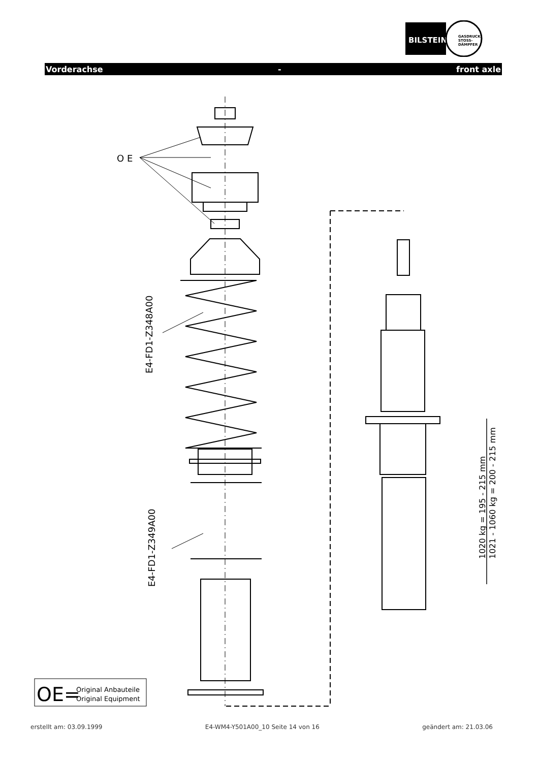BILSTEIN
GASDRUCK
STOSS-
DÄMPFER
Vorderachse - front axle
O E
E4-FD1-Z348A00
E4-FD1-Z349A00
1020 kg = 195 - 215 mm
1021 - 1060 kg = 200 - 215 mm
OE=
Original Anbauteile
Original Equipment
erstellt am: 03.09.1999 E4-WM4-Y501A00_10 Seite 14 von 16 geändert am: 21.03.06